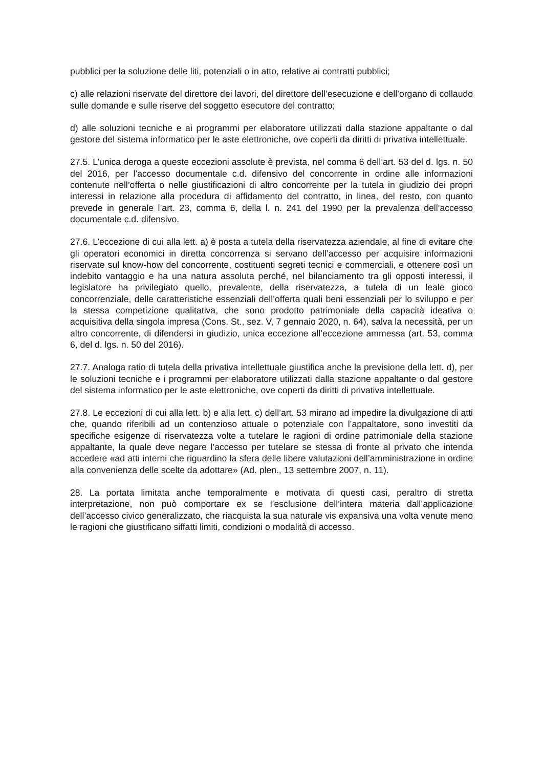pubblici per la soluzione delle liti, potenziali o in atto, relative ai contratti pubblici;
c) alle relazioni riservate del direttore dei lavori, del direttore dell’esecuzione e dell’organo di collaudo sulle domande e sulle riserve del soggetto esecutore del contratto;
d) alle soluzioni tecniche e ai programmi per elaboratore utilizzati dalla stazione appaltante o dal gestore del sistema informatico per le aste elettroniche, ove coperti da diritti di privativa intellettuale.
27.5. L’unica deroga a queste eccezioni assolute è prevista, nel comma 6 dell’art. 53 del d. lgs. n. 50 del 2016, per l’accesso documentale c.d. difensivo del concorrente in ordine alle informazioni contenute nell’offerta o nelle giustificazioni di altro concorrente per la tutela in giudizio dei propri interessi in relazione alla procedura di affidamento del contratto, in linea, del resto, con quanto prevede in generale l’art. 23, comma 6, della l. n. 241 del 1990 per la prevalenza dell’accesso documentale c.d. difensivo.
27.6. L’eccezione di cui alla lett. a) è posta a tutela della riservatezza aziendale, al fine di evitare che gli operatori economici in diretta concorrenza si servano dell’accesso per acquisire informazioni riservate sul know-how del concorrente, costituenti segreti tecnici e commerciali, e ottenere così un indebito vantaggio e ha una natura assoluta perché, nel bilanciamento tra gli opposti interessi, il legislatore ha privilegiato quello, prevalente, della riservatezza, a tutela di un leale gioco concorrenziale, delle caratteristiche essenziali dell’offerta quali beni essenziali per lo sviluppo e per la stessa competizione qualitativa, che sono prodotto patrimoniale della capacità ideativa o acquisitiva della singola impresa (Cons. St., sez. V, 7 gennaio 2020, n. 64), salva la necessità, per un altro concorrente, di difendersi in giudizio, unica eccezione all’eccezione ammessa (art. 53, comma 6, del d. lgs. n. 50 del 2016).
27.7. Analoga ratio di tutela della privativa intellettuale giustifica anche la previsione della lett. d), per le soluzioni tecniche e i programmi per elaboratore utilizzati dalla stazione appaltante o dal gestore del sistema informatico per le aste elettroniche, ove coperti da diritti di privativa intellettuale.
27.8. Le eccezioni di cui alla lett. b) e alla lett. c) dell’art. 53 mirano ad impedire la divulgazione di atti che, quando riferibili ad un contenzioso attuale o potenziale con l’appaltatore, sono investiti da specifiche esigenze di riservatezza volte a tutelare le ragioni di ordine patrimoniale della stazione appaltante, la quale deve negare l’accesso per tutelare se stessa di fronte al privato che intenda accedere «ad atti interni che riguardino la sfera delle libere valutazioni dell’amministrazione in ordine alla convenienza delle scelte da adottare» (Ad. plen., 13 settembre 2007, n. 11).
28. La portata limitata anche temporalmente e motivata di questi casi, peraltro di stretta interpretazione, non può comportare ex se l’esclusione dell’intera materia dall’applicazione dell’accesso civico generalizzato, che riacquista la sua naturale vis expansiva una volta venute meno le ragioni che giustificano siffatti limiti, condizioni o modalità di accesso.